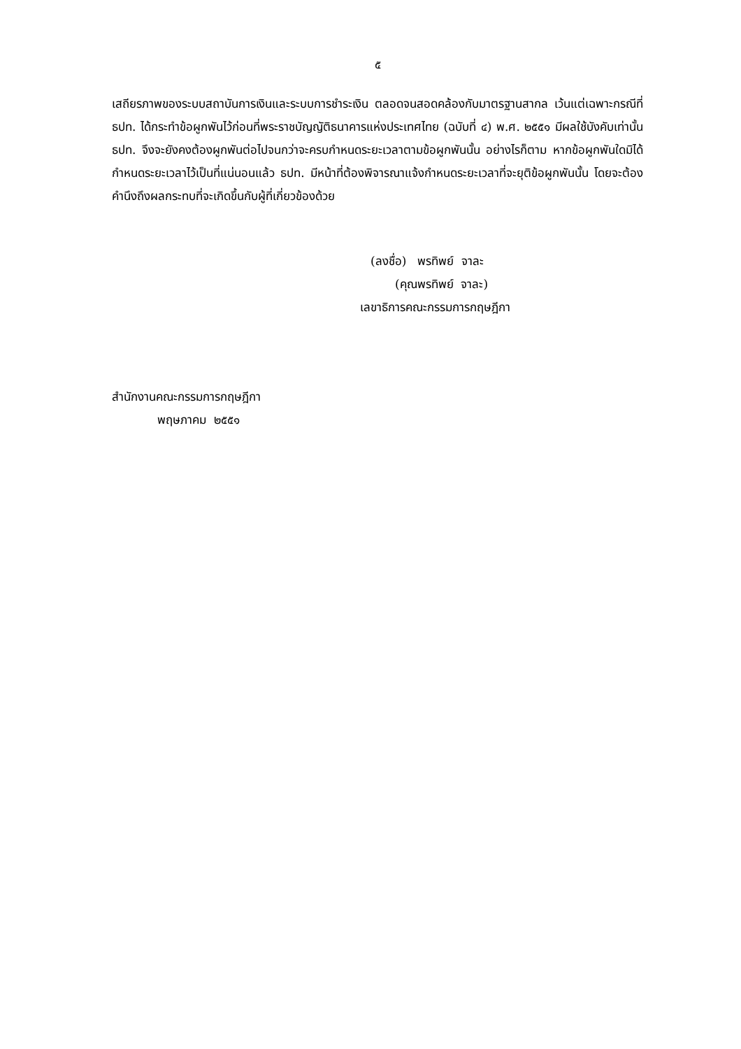๕
เสถียรภาพของระบบสถาบันการเงินและระบบการชำระเงิน ตลอดจนสอดคล้องกับมาตรฐานสากล เว้นแต่เฉพาะกรณีที่ ธปท. ได้กระทำข้อผูกพันไว้ก่อนที่พระราชบัญญัติธนาคารแห่งประเทศไทย (ฉบับที่ ๔) พ.ศ. ๒๕๕๑ มีผลใช้บังคับเท่านั้น ธปท. จึงจะยังคงต้องผูกพันต่อไปจนกว่าจะครบกำหนดระยะเวลาตามข้อผูกพันนั้น อย่างไรก็ตาม หากข้อผูกพันใดมิได้กำหนดระยะเวลาไว้เป็นที่แน่นอนแล้ว ธปท. มีหน้าที่ต้องพิจารณาแจ้งกำหนดระยะเวลาที่จะยุติข้อผูกพันนั้น โดยจะต้องคำนึงถึงผลกระทบที่จะเกิดขึ้นกับผู้ที่เกี่ยวข้องด้วย
(ลงชื่อ) พรทิพย์ จาละ
(คุณพรทิพย์ จาละ)
เลขาธิการคณะกรรมการกฤษฎีกา
สำนักงานคณะกรรมการกฤษฎีกา
พฤษภาคม ๒๕๕๑